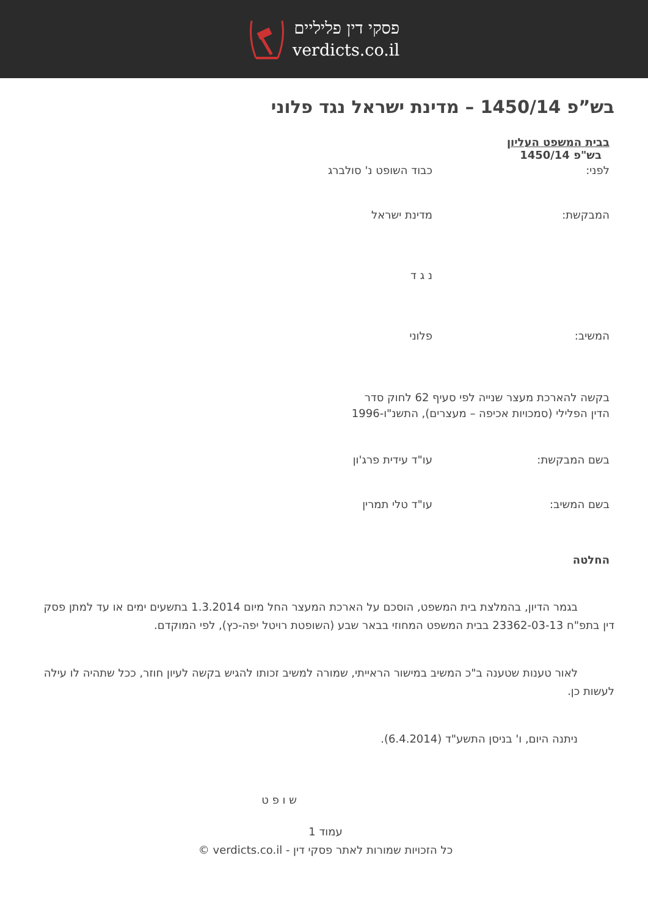פסקי דין פליליים
verdicts.co.il
בש”פ 1450/14 – מדינת ישראל נגד פלוני
בבית המשפט העליון
בש"פ 1450/14
לפני: כבוד השופט נ' סולברג
המבקשת: מדינת ישראל
נ ג ד
המשיב: פלוני
בקשה להארכת מעצר שנייה לפי סעיף 62 לחוק סדר הדין הפלילי (סמכויות אכיפה – מעצרים), התשנ"ו-1996
בשם המבקשת: עו"ד עידית פרג'ון
בשם המשיב: עו"ד טלי תמרין
החלטה
בגמר הדיון, בהמלצת בית המשפט, הוסכם על הארכת המעצר החל מיום 1.3.2014 בתשעים ימים או עד למתן פסק דין בתפ"ח 23362-03-13 בבית המשפט המחוזי בבאר שבע (השופטת רויטל יפה-כץ), לפי המוקדם.
לאור טענות שטענה ב"כ המשיב במישור הראייתי, שמורה למשיב זכותו להגיש בקשה לעיון חוזר, ככל שתהיה לו עילה לעשות כן.
ניתנה היום, ו' בניסן התשע"ד (6.4.2014).
ש ו פ ט
עמוד 1
כל הזכויות שמורות לאתר פסקי דין - verdicts.co.il ©